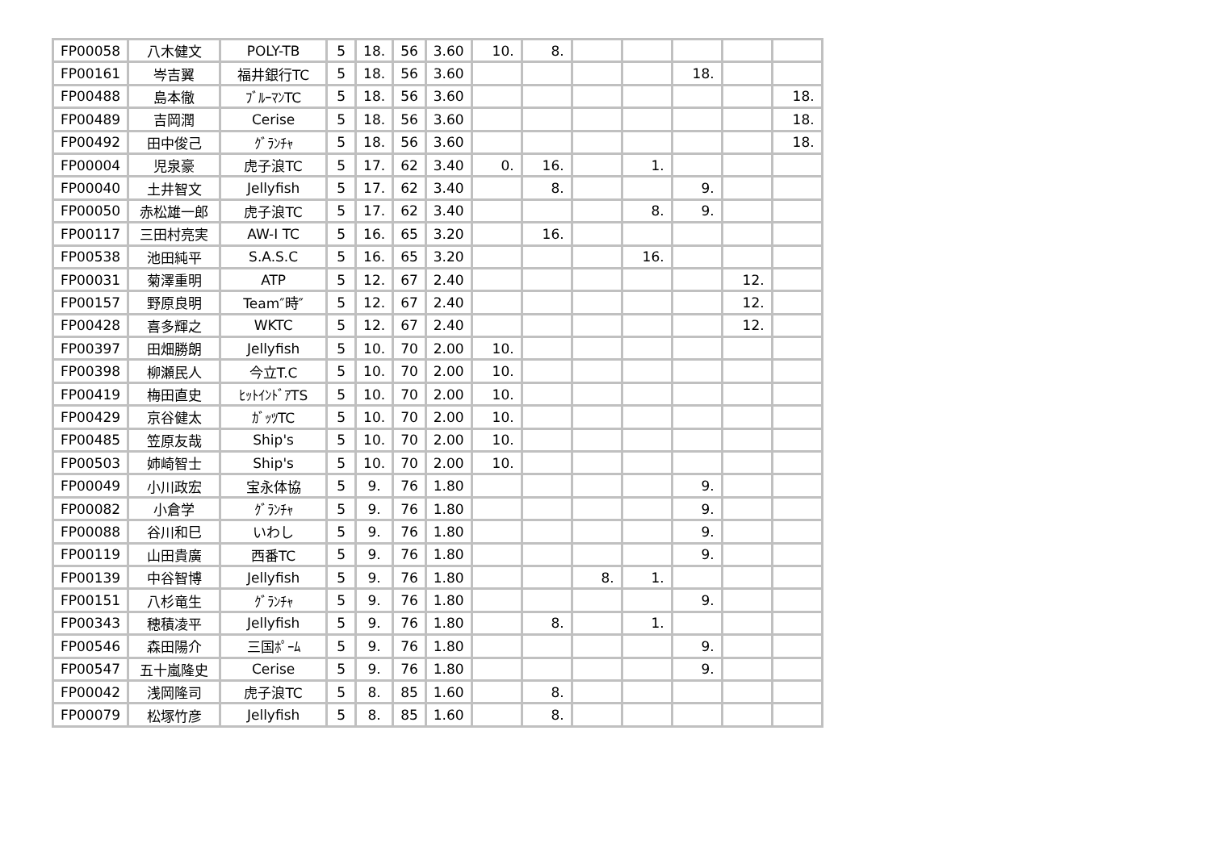| FP00058 | 八木健文 | POLY-TB | 5 | 18. | 56 | 3.60 | 10. | 8. | | | | | |
| FP00161 | 岑吉翼 | 福井銀行TC | 5 | 18. | 56 | 3.60 | | | | | 18. | | |
| FP00488 | 島本徹 | ﾌﾞﾙｰﾏﾝTC | 5 | 18. | 56 | 3.60 | | | | | | | 18. |
| FP00489 | 吉岡潤 | Cerise | 5 | 18. | 56 | 3.60 | | | | | | | 18. |
| FP00492 | 田中俊己 | ｸﾞﾗﾝﾁｬ | 5 | 18. | 56 | 3.60 | | | | | | | 18. |
| FP00004 | 児泉豪 | 虎子浪TC | 5 | 17. | 62 | 3.40 | 0. | 16. | | 1. | | | |
| FP00040 | 土井智文 | Jellyfish | 5 | 17. | 62 | 3.40 | | 8. | | | 9. | | |
| FP00050 | 赤松雄一郎 | 虎子浪TC | 5 | 17. | 62 | 3.40 | | | | 8. | 9. | | |
| FP00117 | 三田村亮実 | AW-I TC | 5 | 16. | 65 | 3.20 | | 16. | | | | | |
| FP00538 | 池田純平 | S.A.S.C | 5 | 16. | 65 | 3.20 | | | | 16. | | | |
| FP00031 | 菊澤重明 | ATP | 5 | 12. | 67 | 2.40 | | | | | | 12. | |
| FP00157 | 野原良明 | Team″時″ | 5 | 12. | 67 | 2.40 | | | | | | 12. | |
| FP00428 | 喜多輝之 | WKTC | 5 | 12. | 67 | 2.40 | | | | | | 12. | |
| FP00397 | 田畑勝朗 | Jellyfish | 5 | 10. | 70 | 2.00 | 10. | | | | | | |
| FP00398 | 柳瀬民人 | 今立T.C | 5 | 10. | 70 | 2.00 | 10. | | | | | | |
| FP00419 | 梅田直史 | ﾋｯﾄｲﾝﾄﾞｱTS | 5 | 10. | 70 | 2.00 | 10. | | | | | | |
| FP00429 | 京谷健太 | ｶﾞｯﾂTC | 5 | 10. | 70 | 2.00 | 10. | | | | | | |
| FP00485 | 笠原友哉 | Ship's | 5 | 10. | 70 | 2.00 | 10. | | | | | | |
| FP00503 | 姉崎智士 | Ship's | 5 | 10. | 70 | 2.00 | 10. | | | | | | |
| FP00049 | 小川政宏 | 宝永体協 | 5 | 9. | 76 | 1.80 | | | | | 9. | | |
| FP00082 | 小倉学 | ｸﾞﾗﾝﾁｬ | 5 | 9. | 76 | 1.80 | | | | | 9. | | |
| FP00088 | 谷川和巳 | いわし | 5 | 9. | 76 | 1.80 | | | | | 9. | | |
| FP00119 | 山田貴廣 | 西番TC | 5 | 9. | 76 | 1.80 | | | | | 9. | | |
| FP00139 | 中谷智博 | Jellyfish | 5 | 9. | 76 | 1.80 | | | 8. | 1. | | | |
| FP00151 | 八杉竜生 | ｸﾞﾗﾝﾁｬ | 5 | 9. | 76 | 1.80 | | | | | 9. | | |
| FP00343 | 穂積凌平 | Jellyfish | 5 | 9. | 76 | 1.80 | | 8. | | 1. | | | |
| FP00546 | 森田陽介 | 三国ﾎﾟｰﾑ | 5 | 9. | 76 | 1.80 | | | | | 9. | | |
| FP00547 | 五十嵐隆史 | Cerise | 5 | 9. | 76 | 1.80 | | | | | 9. | | |
| FP00042 | 浅岡隆司 | 虎子浪TC | 5 | 8. | 85 | 1.60 | | 8. | | | | | |
| FP00079 | 松塚竹彦 | Jellyfish | 5 | 8. | 85 | 1.60 | | 8. | | | | | |